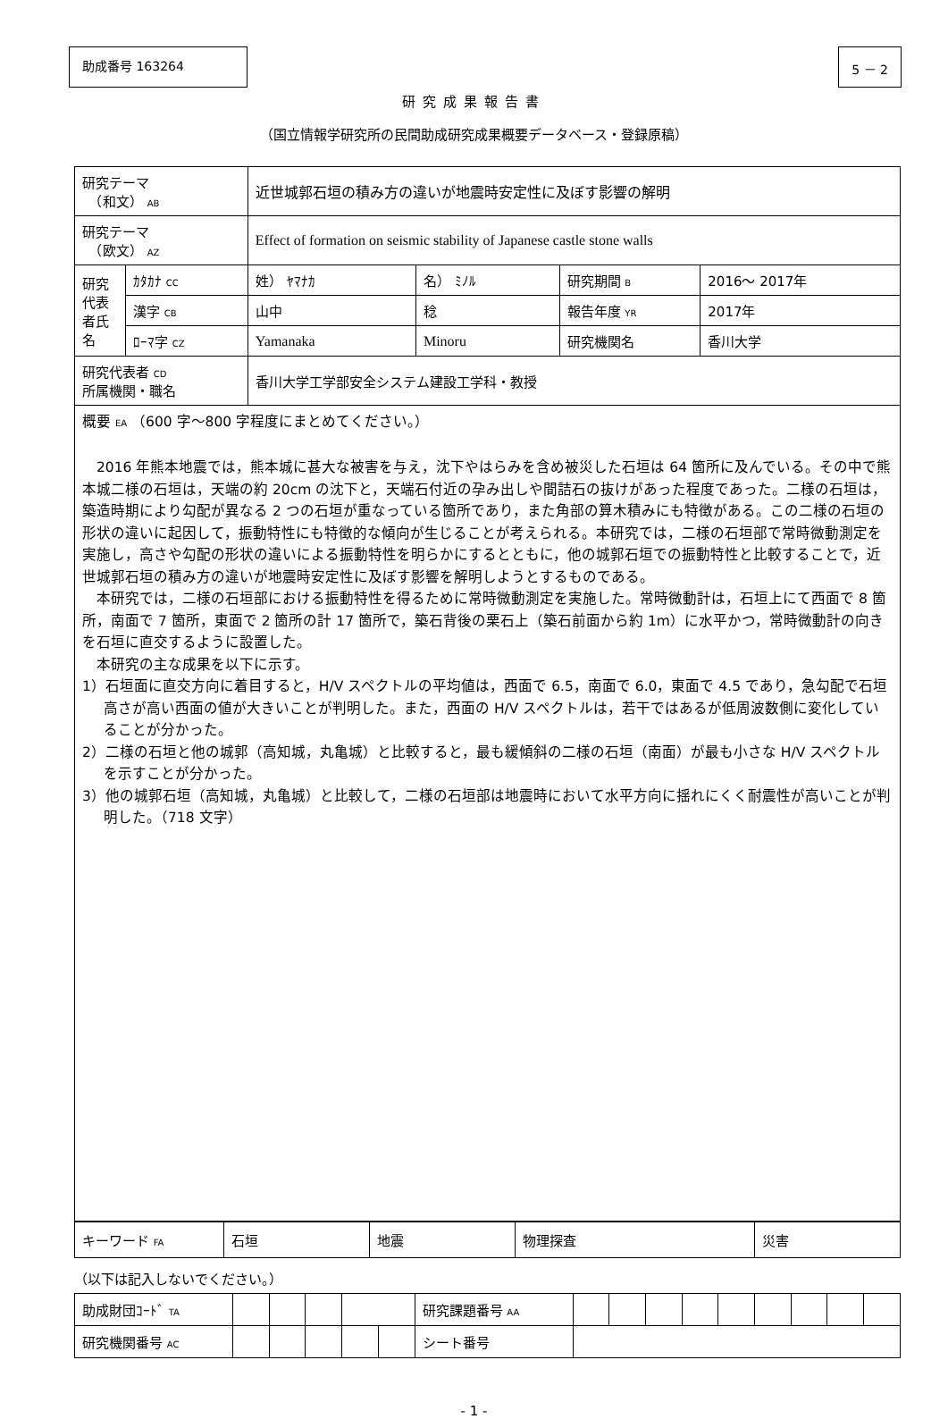助成番号 163264 5 － 2
研究成果報告書
（国立情報学研究所の民間助成研究成果概要データベース・登録原稿）
| 研究テーマ （和文） AB | | 近世城郭石垣の積み方の違いが地震時安定性に及ぼす影響の解明 | | | |
| 研究テーマ （欧文） AZ | | Effect of formation on seismic stability of Japanese castle stone walls | | | |
| 研究代表者氏名 | ｶﾀｶﾅ CC | 姓） ﾔﾏﾅｶ | 名） ﾐﾉﾙ | 研究期間 B | 2016～ 2017年 |
| | 漢字 CB | 山中 | 稔 | 報告年度 YR | 2017年 |
| | ﾛｰﾏ字 CZ | Yamanaka | Minoru | 研究機関名 | 香川大学 |
| 研究代表者 CD 所属機関・職名 | | 香川大学工学部安全システム建設工学科・教授 | | | |
| 概要 EA （600 字～800 字程度にまとめてください。） 2016 年熊本地震では，熊本城に甚大な被害を与え，沈下やはらみを含め被災した石垣は 64 箇所に及んでいる。その中で熊本城二様の石垣は，天端の約 20cm の沈下と，天端石付近の孕み出しや間詰石の抜けがあった程度であった。二様の石垣は，築造時期により勾配が異なる 2 つの石垣が重なっている箇所であり，また角部の算木積みにも特徴がある。この二様の石垣の形状の違いに起因して，振動特性にも特徴的な傾向が生じることが考えられる。本研究では，二様の石垣部で常時微動測定を実施し，高さや勾配の形状の違いによる振動特性を明らかにするとともに，他の城郭石垣での振動特性と比較することで，近世城郭石垣の積み方の違いが地震時安定性に及ぼす影響を解明しようとするものである。 本研究では，二様の石垣部における振動特性を得るために常時微動測定を実施した。常時微動計は，石垣上にて西面で 8 箇所，南面で 7 箇所，東面で 2 箇所の計 17 箇所で，築石背後の栗石上（築石前面から約 1m）に水平かつ，常時微動計の向きを石垣に直交するように設置した。 本研究の主な成果を以下に示す。 1）石垣面に直交方向に着目すると，H/V スペクトルの平均値は，西面で 6.5，南面で 6.0，東面で 4.5 であり，急勾配で石垣高さが高い西面の値が大きいことが判明した。また，西面の H/V スペクトルは，若干ではあるが低周波数側に変化していることが分かった。 2）二様の石垣と他の城郭（高知城，丸亀城）と比較すると，最も緩傾斜の二様の石垣（南面）が最も小さな H/V スペクトルを示すことが分かった。 3）他の城郭石垣（高知城，丸亀城）と比較して，二様の石垣部は地震時において水平方向に揺れにくく耐震性が高いことが判明した。（718 文字） | | | | | |
| キーワード FA | 石垣 | 地震 | 物理探査 | 災害 |
（以下は記入しないでください。）
| 助成財団ｺｰﾄﾞ TA | | | | | | 研究課題番号 AA | | | | | | | | | |
| 研究機関番号 AC | | | | | | シート番号 | | | | | | | | | |
- 1 -